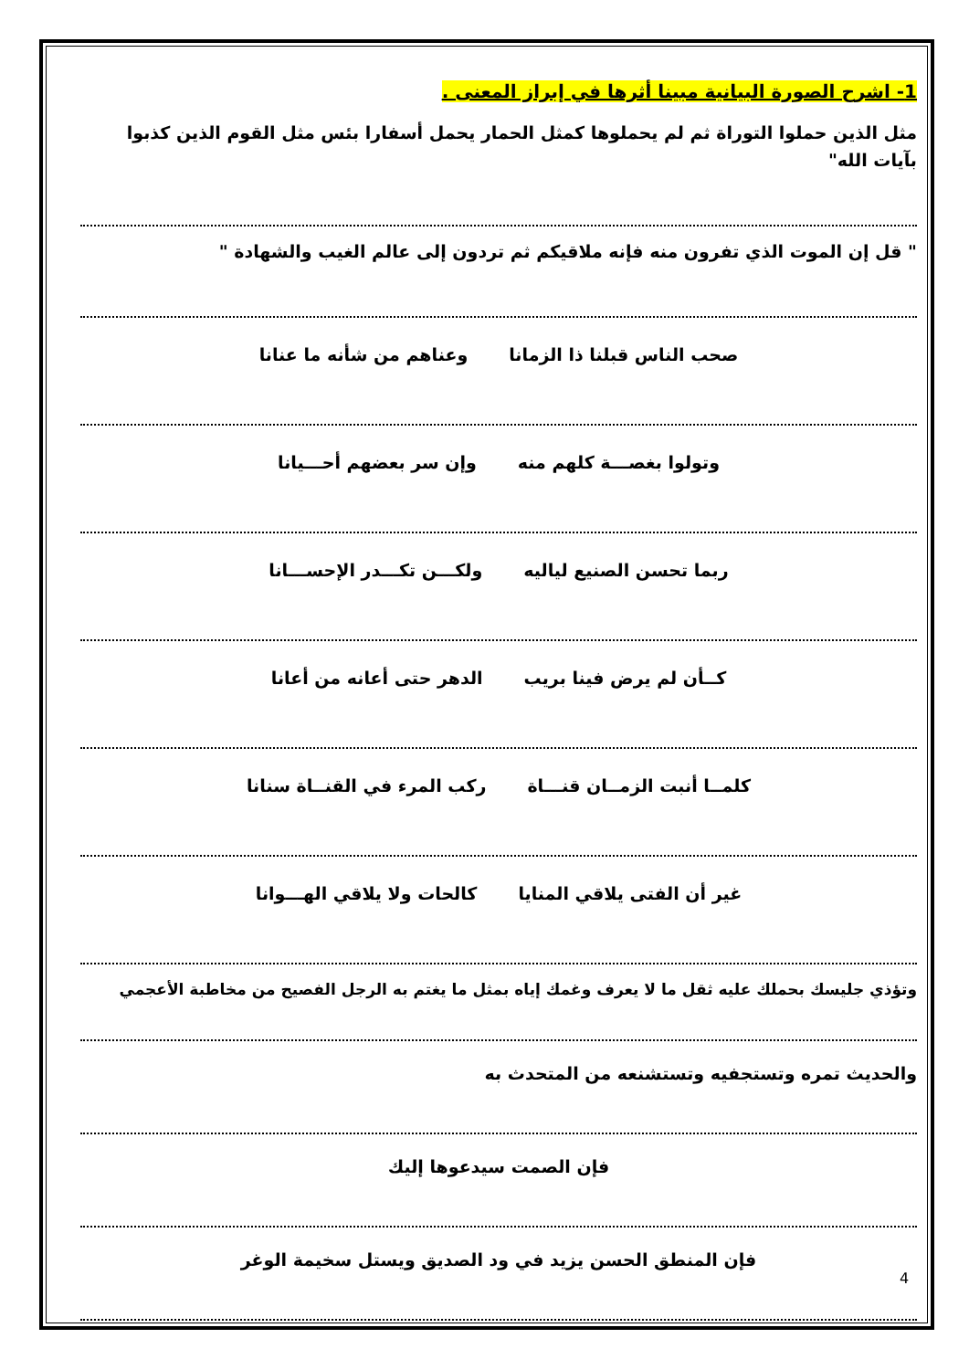1- اشرح الصورة البيانية مبينا أثرها في إبراز المعنى .
مثل الذين حملوا التوراة ثم لم يحملوها كمثل الحمار يحمل أسفارا بئس مثل القوم الذين كذبوا بآيات الله"
" قل إن الموت الذي تفرون منه فإنه ملاقيكم ثم تردون إلى عالم الغيب والشهادة "
صحب الناس قبلنا ذا الزمانا وعناهم من شأنه ما عنانا
وتولوا بغصـــة كلهم منه وإن سر بعضهم أحـــيانا
ربما تحسن الصنيع لياليه ولكـــن تكـــدر الإحســـانا
كــأن لم يرض فينا بريب الدهر حتى أعانه من أعانا
كلمــا أنبت الزمــان قنـــاة ركب المرء في القنــاة سنانا
غير أن الفتى يلاقي المنايا كالحات ولا يلاقي الهـــوانا
وتؤذي جليسك بحملك عليه ثقل ما لا يعرف وغمك إياه بمثل ما يغتم به الرجل الفصيح من مخاطبة الأعجمي
والحديث تمره وتستجفيه وتستشنعه من المتحدث به
فإن الصمت سيدعوها إليك
فإن المنطق الحسن يزيد في ود الصديق ويستل سخيمة الوغر
4